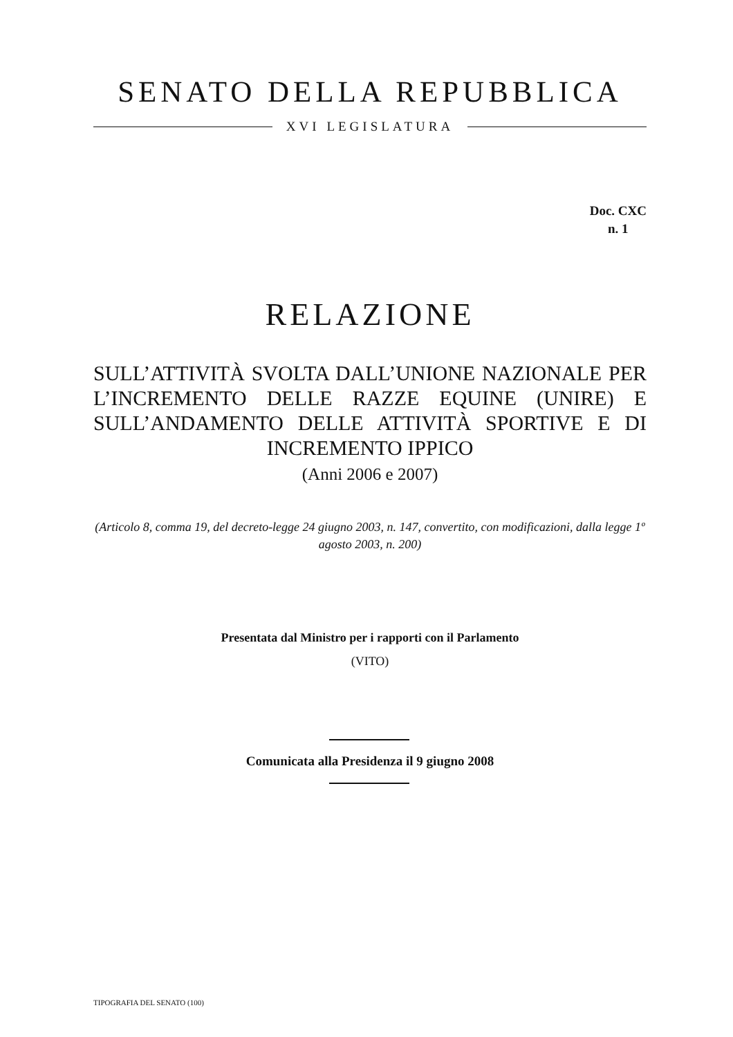SENATO DELLA REPUBBLICA
XVI LEGISLATURA
Doc. CXC
n. 1
RELAZIONE
SULL’ATTIVITÀ SVOLTA DALL’UNIONE NAZIONALE PER L’INCREMENTO DELLE RAZZE EQUINE (UNIRE) E SULL’ANDAMENTO DELLE ATTIVITÀ SPORTIVE E DI INCREMENTO IPPICO
(Anni 2006 e 2007)
(Articolo 8, comma 19, del decreto-legge 24 giugno 2003, n. 147, convertito, con modificazioni, dalla legge 1º agosto 2003, n. 200)
Presentata dal Ministro per i rapporti con il Parlamento
(VITO)
Comunicata alla Presidenza il 9 giugno 2008
TIPOGRAFIA DEL SENATO (100)